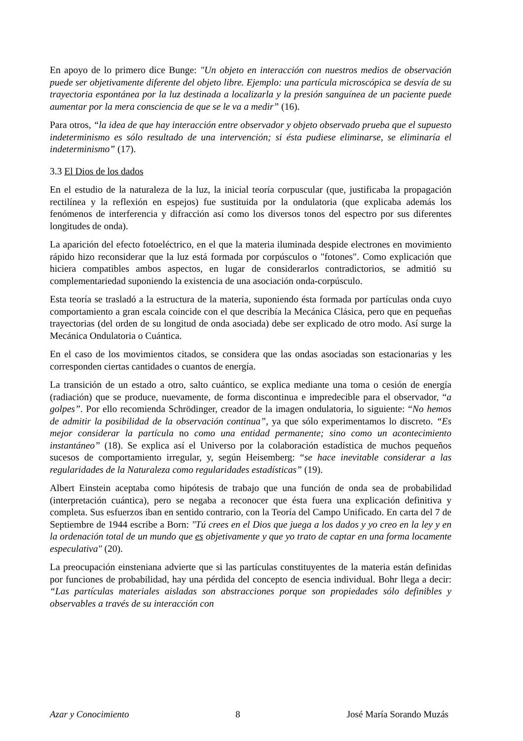En apoyo de lo primero dice Bunge: "Un objeto en interacción con nuestros medios de observación puede ser objetivamente diferente del objeto libre. Ejemplo: una partícula microscópica se desvía de su trayectoria espontánea por la luz destinada a localizarla y la presión sanguínea de un paciente puede aumentar por la mera consciencia de que se le va a medir” (16).
Para otros, “la idea de que hay interacción entre observador y objeto observado prueba que el supuesto indeterminismo es sólo resultado de una intervención; si ésta pudiese eliminarse, se eliminaría el indeterminismo” (17).
3.3 El Dios de los dados
En el estudio de la naturaleza de la luz, la inicial teoría corpuscular (que, justificaba la propagación rectilínea y la reflexión en espejos) fue sustituida por la ondulatoria (que explicaba además los fenómenos de interferencia y difracción así como los diversos tonos del espectro por sus diferentes longitudes de onda).
La aparición del efecto fotoeléctrico, en el que la materia iluminada despide electrones en movimiento rápido hizo reconsiderar que la luz está formada por corpúsculos o "fotones". Como explicación que hiciera compatibles ambos aspectos, en lugar de considerarlos contradictorios, se admitió su complementariedad suponiendo la existencia de una asociación onda-corpúsculo.
Esta teoría se trasladó a la estructura de la materia, suponiendo ésta formada por partículas onda cuyo comportamiento a gran escala coincide con el que describía la Mecánica Clásica, pero que en pequeñas trayectorias (del orden de su longitud de onda asociada) debe ser explicado de otro modo. Así surge la Mecánica Ondulatoria o Cuántica.
En el caso de los movimientos citados, se considera que las ondas asociadas son estacionarias y les corresponden ciertas cantidades o cuantos de energía.
La transición de un estado a otro, salto cuántico, se explica mediante una toma o cesión de energía (radiación) que se produce, nuevamente, de forma discontinua e impredecible para el observador, “a golpes”. Por ello recomienda Schrödinger, creador de la imagen ondulatoria, lo siguiente: “No hemos de admitir la posibilidad de la observación continua”, ya que sólo experimentamos lo discreto. “Es mejor considerar la partícula no como una entidad permanente; sino como un acontecimiento instantáneo” (18). Se explica así el Universo por la colaboración estadística de muchos pequeños sucesos de comportamiento irregular, y, según Heisemberg: “se hace inevitable considerar a las regularidades de la Naturaleza como regularidades estadísticas” (19).
Albert Einstein aceptaba como hipótesis de trabajo que una función de onda sea de probabilidad (interpretación cuántica), pero se negaba a reconocer que ésta fuera una explicación definitiva y completa. Sus esfuerzos iban en sentido contrario, con la Teoría del Campo Unificado. En carta del 7 de Septiembre de 1944 escribe a Born: "Tú crees en el Dios que juega a los dados y yo creo en la ley y en la ordenación total de un mundo que es objetivamente y que yo trato de captar en una forma locamente especulativa" (20).
La preocupación einsteniana advierte que si las partículas constituyentes de la materia están definidas por funciones de probabilidad, hay una pérdida del concepto de esencia individual. Bohr llega a decir: “Las partículas materiales aisladas son abstracciones porque son propiedades sólo definibles y observables a través de su interacción con
Azar y Conocimiento 8 José María Sorando Muzás